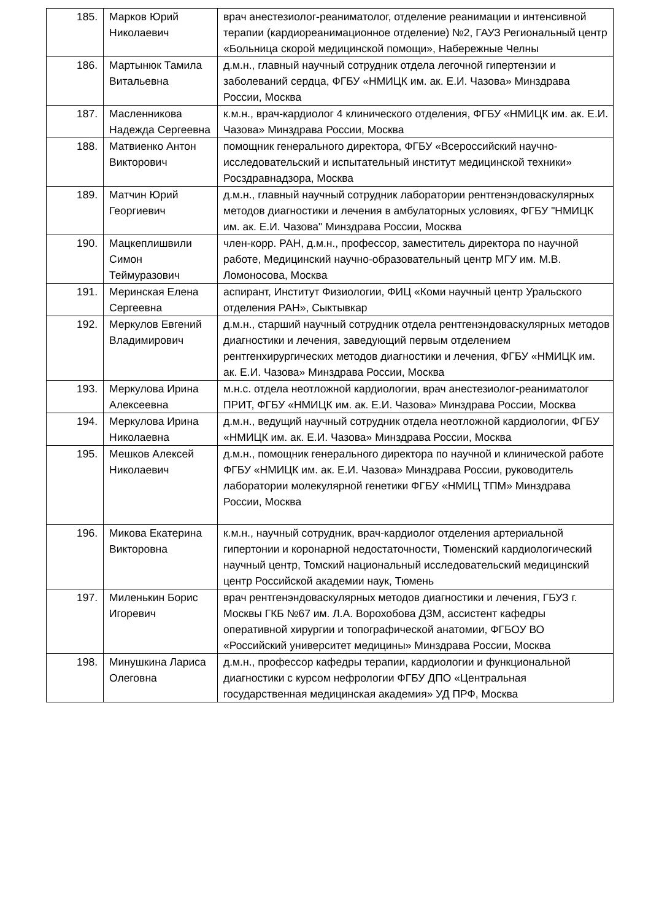| 185. | Марков Юрий Николаевич | врач анестезиолог-реаниматолог, отделение реанимации и интенсивной терапии (кардиореанимационное отделение) №2, ГАУЗ Региональный центр «Больница скорой медицинской помощи», Набережные Челны |
| 186. | Мартынюк Тамила Витальевна | д.м.н., главный научный сотрудник отдела легочной гипертензии и заболеваний сердца, ФГБУ «НМИЦК им. ак. Е.И. Чазова» Минздрава России, Москва |
| 187. | Масленникова Надежда Сергеевна | к.м.н., врач-кардиолог 4 клинического отделения, ФГБУ «НМИЦК им. ак. Е.И. Чазова» Минздрава России, Москва |
| 188. | Матвиенко Антон Викторович | помощник генерального директора, ФГБУ «Всероссийский научно-исследовательский и испытательный институт медицинской техники» Росздравнадзора, Москва |
| 189. | Матчин Юрий Георгиевич | д.м.н., главный научный сотрудник лаборатории рентгенэндоваскулярных методов диагностики и лечения в амбулаторных условиях, ФГБУ "НМИЦК им. ак. Е.И. Чазова" Минздрава России, Москва |
| 190. | Мацкеплишвили Симон Теймуразович | член-корр. РАН, д.м.н., профессор, заместитель директора по научной работе, Медицинский научно-образовательный центр МГУ им. М.В. Ломоносова, Москва |
| 191. | Меринская Елена Сергеевна | аспирант, Институт Физиологии, ФИЦ «Коми научный центр Уральского отделения РАН», Сыктывкар |
| 192. | Меркулов Евгений Владимирович | д.м.н., старший научный сотрудник отдела рентгенэндоваскулярных методов диагностики и лечения, заведующий первым отделением рентгенхирургических методов диагностики и лечения, ФГБУ «НМИЦК им. ак. Е.И. Чазова» Минздрава России, Москва |
| 193. | Меркулова Ирина Алексеевна | м.н.с. отдела неотложной кардиологии, врач анестезиолог-реаниматолог ПРИТ, ФГБУ «НМИЦК им. ак. Е.И. Чазова» Минздрава России, Москва |
| 194. | Меркулова Ирина Николаевна | д.м.н., ведущий научный сотрудник отдела неотложной кардиологии, ФГБУ «НМИЦК им. ак. Е.И. Чазова» Минздрава России, Москва |
| 195. | Мешков Алексей Николаевич | д.м.н., помощник генерального директора по научной и клинической работе ФГБУ «НМИЦК им. ак. Е.И. Чазова» Минздрава России, руководитель лаборатории молекулярной генетики ФГБУ «НМИЦ ТПМ» Минздрава России, Москва |
| 196. | Микова Екатерина Викторовна | к.м.н., научный сотрудник, врач-кардиолог отделения артериальной гипертонии и коронарной недостаточности, Тюменский кардиологический научный центр, Томский национальный исследовательский медицинский центр Российской академии наук, Тюмень |
| 197. | Миленькин Борис Игоревич | врач рентгенэндоваскулярных методов диагностики и лечения, ГБУЗ г. Москвы ГКБ №67 им. Л.А. Ворохобова ДЗМ, ассистент кафедры оперативной хирургии и топографической анатомии, ФГБОУ ВО «Российский университет медицины» Минздрава России, Москва |
| 198. | Минушкина Лариса Олеговна | д.м.н., профессор кафедры терапии, кардиологии и функциональной диагностики с курсом нефрологии ФГБУ ДПО «Центральная государственная медицинская академия» УД ПРФ, Москва |